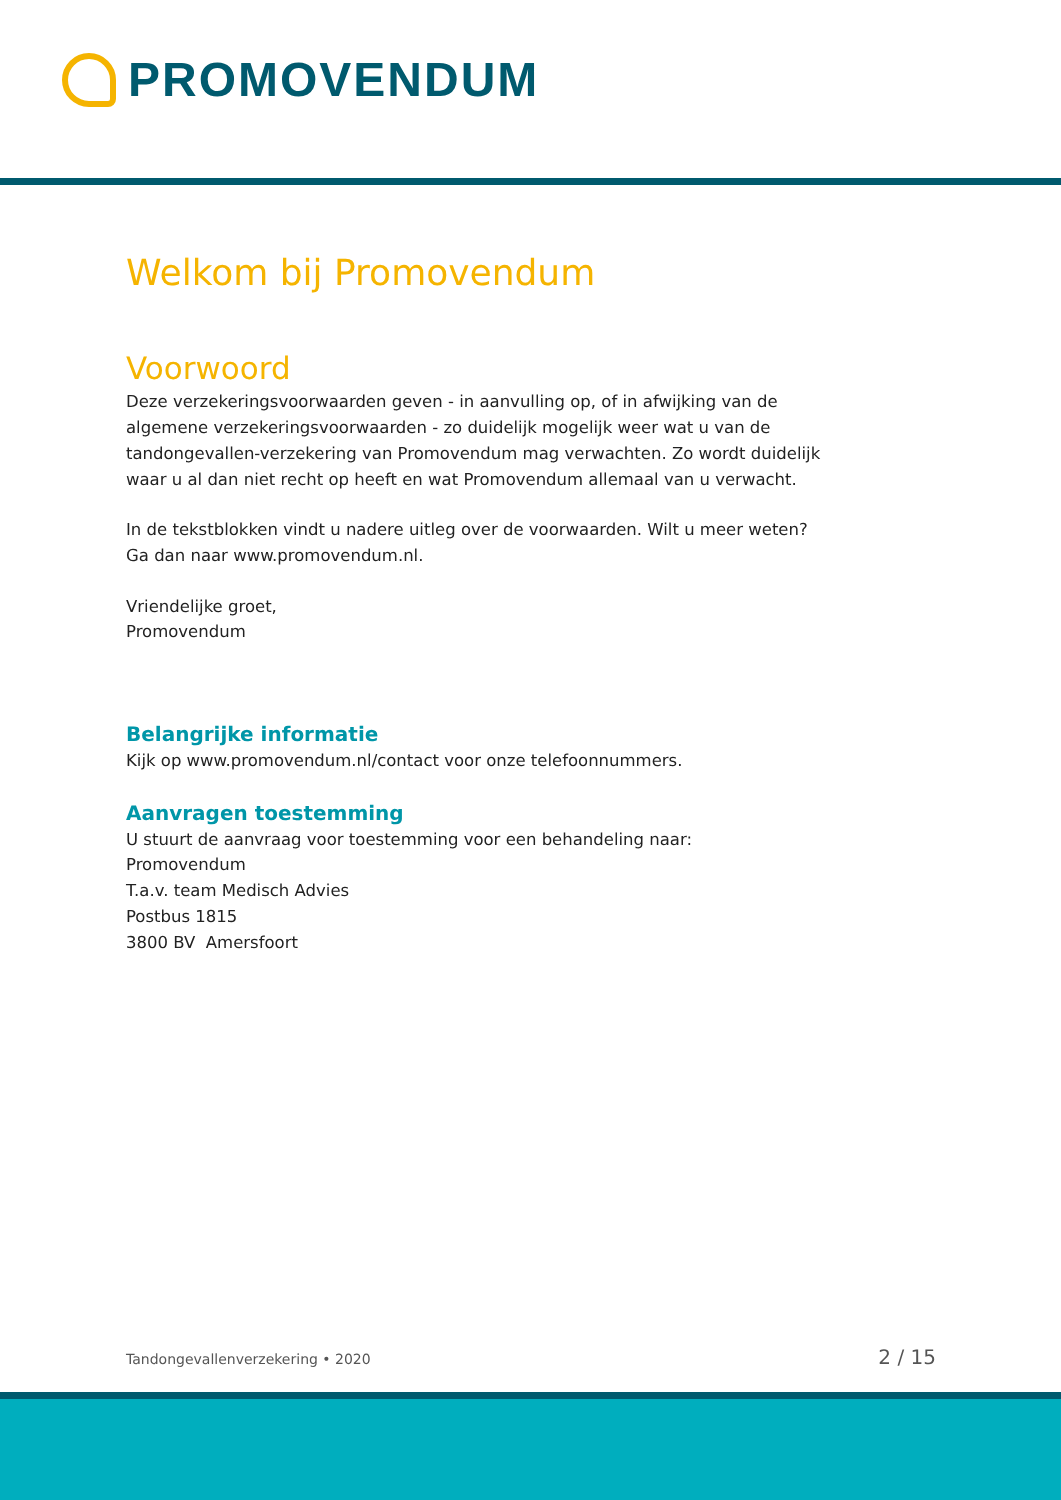PROMOVENDUM
Welkom bij Promovendum
Voorwoord
Deze verzekeringsvoorwaarden geven - in aanvulling op, of in afwijking van de algemene verzekeringsvoorwaarden - zo duidelijk mogelijk weer wat u van de tandongevallen-verzekering van Promovendum mag verwachten. Zo wordt duidelijk waar u al dan niet recht op heeft en wat Promovendum allemaal van u verwacht.
In de tekstblokken vindt u nadere uitleg over de voorwaarden. Wilt u meer weten?
Ga dan naar www.promovendum.nl.
Vriendelijke groet,
Promovendum
Belangrijke informatie
Kijk op www.promovendum.nl/contact voor onze telefoonnummers.
Aanvragen toestemming
U stuurt de aanvraag voor toestemming voor een behandeling naar:
Promovendum
T.a.v. team Medisch Advies
Postbus 1815
3800 BV Amersfoort
Tandongevallenverzekering • 2020 2 / 15